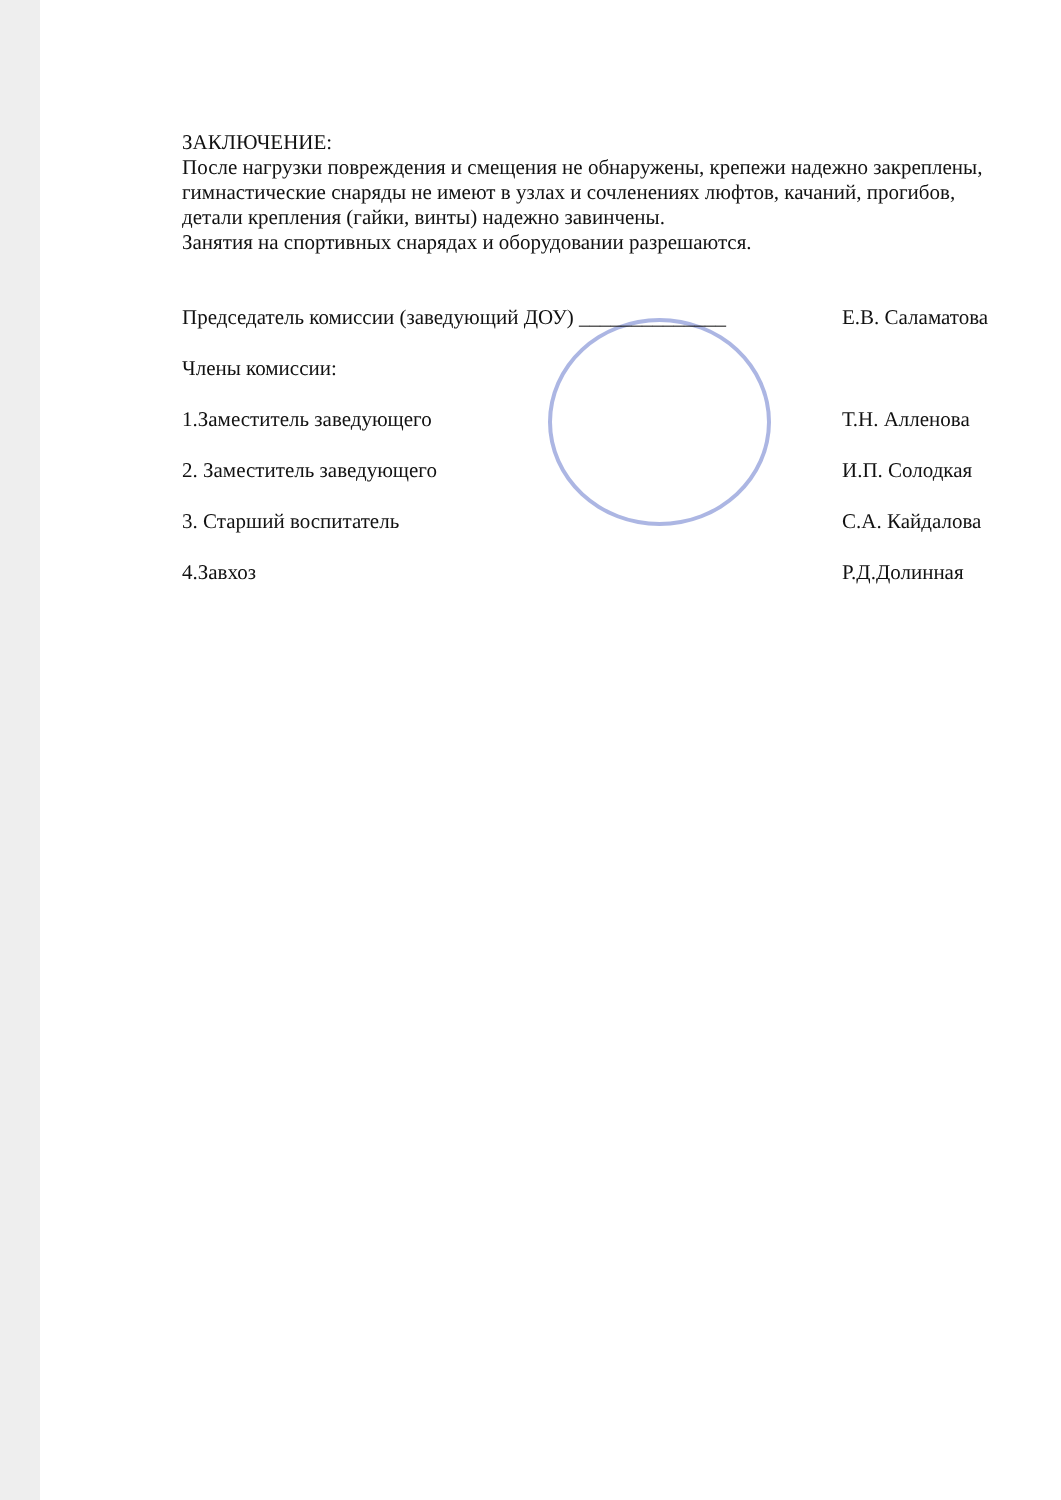ЗАКЛЮЧЕНИЕ:
После нагрузки повреждения и смещения не обнаружены, крепежи надежно закреплены, гимнастические снаряды не имеют в узлах и сочленениях люфтов, качаний, прогибов, детали крепления (гайки, винты) надежно завинчены.
Занятия на спортивных снарядах и оборудовании разрешаются.
Председатель комиссии (заведующий ДОУ) ______________ Е.В. Саламатова
Члены комиссии:
1.Заместитель заведующего Т.Н. Алленова
2. Заместитель заведующего И.П. Солодкая
3. Старший воспитатель С.А. Кайдалова
4.Завхоз Р.Д.Долинная